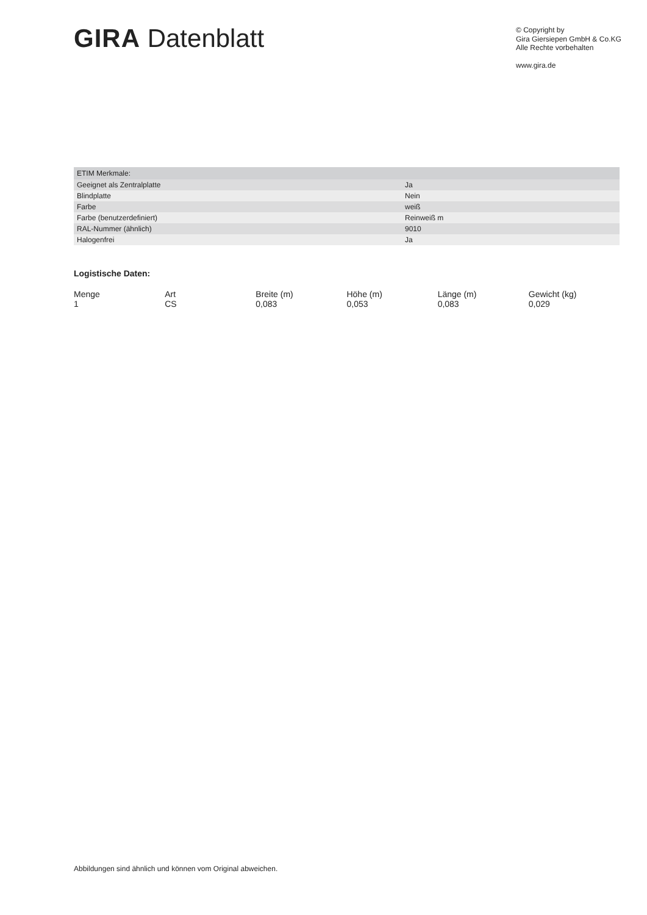GIRA Datenblatt
© Copyright by
Gira Giersiepen GmbH & Co.KG
Alle Rechte vorbehalten
www.gira.de
| ETIM Merkmale: | |
| --- | --- |
| Geeignet als Zentralplatte | Ja |
| Blindplatte | Nein |
| Farbe | weiß |
| Farbe (benutzerdefiniert) | Reinweiß m |
| RAL-Nummer (ähnlich) | 9010 |
| Halogenfrei | Ja |
Logistische Daten:
| Menge | Art | Breite (m) | Höhe (m) | Länge (m) | Gewicht (kg) |
| --- | --- | --- | --- | --- | --- |
| 1 | CS | 0,083 | 0,053 | 0,083 | 0,029 |
Abbildungen sind ähnlich und können vom Original abweichen.